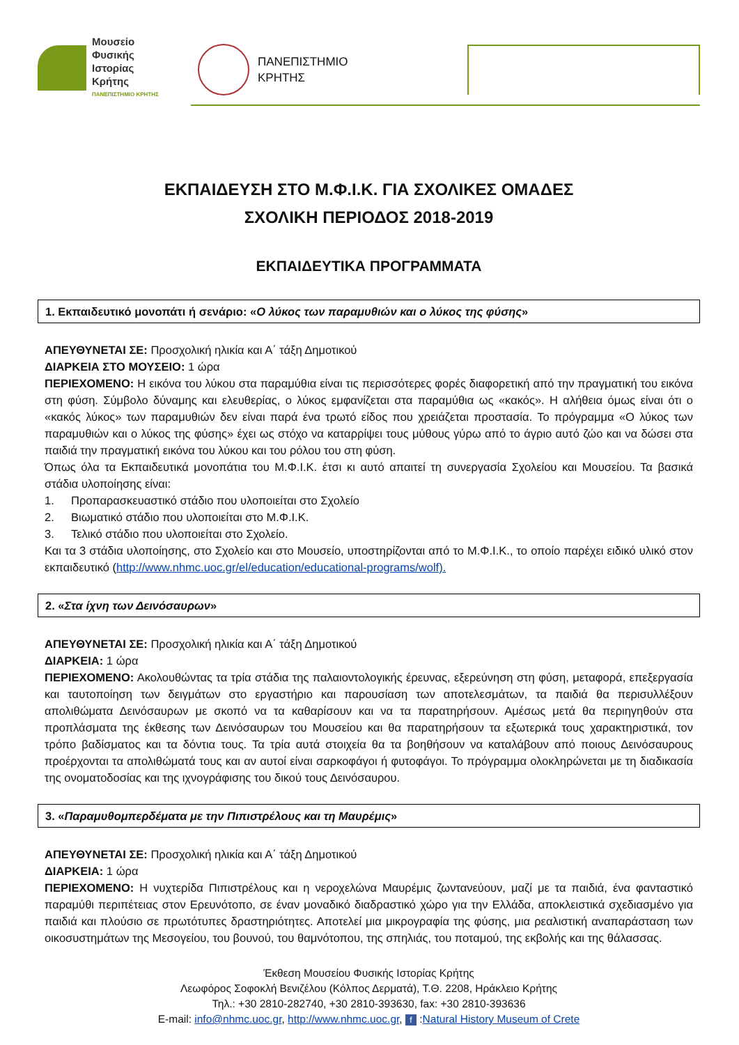Μουσείο
Φυσικής
Ιστορίας
Κρήτης
ΠΑΝΕΠΙΣΤΗΜΙΟ ΚΡΗΤΗΣ
ΠΑΝΕΠΙΣΤΗΜΙΟ
ΚΡΗΤΗΣ
ΕΚΠΑΙΔΕΥΣΗ ΣΤΟ Μ.Φ.Ι.Κ. ΓΙΑ ΣΧΟΛΙΚΕΣ ΟΜΑΔΕΣ
ΣΧΟΛΙΚΗ ΠΕΡΙΟΔΟΣ 2018-2019
ΕΚΠΑΙΔΕΥΤΙΚΑ ΠΡΟΓΡΑΜΜΑΤΑ
1. Εκπαιδευτικό μονοπάτι ή σενάριο: «Ο λύκος των παραμυθιών και ο λύκος της φύσης»
ΑΠΕΥΘΥΝΕΤΑΙ ΣΕ: Προσχολική ηλικία και Α΄ τάξη Δημοτικού
ΔΙΑΡΚΕΙΑ ΣΤΟ ΜΟΥΣΕΙΟ: 1 ώρα
ΠΕΡΙΕΧΟΜΕΝΟ: Η εικόνα του λύκου στα παραμύθια είναι τις περισσότερες φορές διαφορετική από την πραγματική του εικόνα στη φύση. Σύμβολο δύναμης και ελευθερίας, ο λύκος εμφανίζεται στα παραμύθια ως «κακός». Η αλήθεια όμως είναι ότι ο «κακός λύκος» των παραμυθιών δεν είναι παρά ένα τρωτό είδος που χρειάζεται προστασία. Το πρόγραμμα «Ο λύκος των παραμυθιών και ο λύκος της φύσης» έχει ως στόχο να καταρρίψει τους μύθους γύρω από το άγριο αυτό ζώο και να δώσει στα παιδιά την πραγματική εικόνα του λύκου και του ρόλου του στη φύση.
Όπως όλα τα Εκπαιδευτικά μονοπάτια του Μ.Φ.Ι.Κ. έτσι κι αυτό απαιτεί τη συνεργασία Σχολείου και Μουσείου. Τα βασικά στάδια υλοποίησης είναι:
1. Προπαρασκευαστικό στάδιο που υλοποιείται στο Σχολείο
2. Βιωματικό στάδιο που υλοποιείται στο Μ.Φ.Ι.Κ.
3. Τελικό στάδιο που υλοποιείται στο Σχολείο.
Και τα 3 στάδια υλοποίησης, στο Σχολείο και στο Μουσείο, υποστηρίζονται από το Μ.Φ.Ι.Κ., το οποίο παρέχει ειδικό υλικό στον εκπαιδευτικό (http://www.nhmc.uoc.gr/el/education/educational-programs/wolf).
2. «Στα ίχνη των Δεινόσαυρων»
ΑΠΕΥΘΥΝΕΤΑΙ ΣΕ: Προσχολική ηλικία και Α΄ τάξη Δημοτικού
ΔΙΑΡΚΕΙΑ: 1 ώρα
ΠΕΡΙΕΧΟΜΕΝΟ: Ακολουθώντας τα τρία στάδια της παλαιοντολογικής έρευνας, εξερεύνηση στη φύση, μεταφορά, επεξεργασία και ταυτοποίηση των δειγμάτων στο εργαστήριο και παρουσίαση των αποτελεσμάτων, τα παιδιά θα περισυλλέξουν απολιθώματα Δεινόσαυρων με σκοπό να τα καθαρίσουν και να τα παρατηρήσουν. Αμέσως μετά θα περιηγηθούν στα προπλάσματα της έκθεσης των Δεινόσαυρων του Μουσείου και θα παρατηρήσουν τα εξωτερικά τους χαρακτηριστικά, τον τρόπο βαδίσματος και τα δόντια τους. Τα τρία αυτά στοιχεία θα τα βοηθήσουν να καταλάβουν από ποιους Δεινόσαυρους προέρχονται τα απολιθώματά τους και αν αυτοί είναι σαρκοφάγοι ή φυτοφάγοι. Το πρόγραμμα ολοκληρώνεται με τη διαδικασία της ονοματοδοσίας και της ιχνογράφισης του δικού τους Δεινόσαυρου.
3. «Παραμυθομπερδέματα με την Πιπιστρέλους και τη Μαυρέμις»
ΑΠΕΥΘΥΝΕΤΑΙ ΣΕ: Προσχολική ηλικία και Α΄ τάξη Δημοτικού
ΔΙΑΡΚΕΙΑ: 1 ώρα
ΠΕΡΙΕΧΟΜΕΝΟ: Η νυχτερίδα Πιπιστρέλους και η νεροχελώνα Μαυρέμις ζωντανεύουν, μαζί με τα παιδιά, ένα φανταστικό παραμύθι περιπέτειας στον Ερευνότοπο, σε έναν μοναδικό διαδραστικό χώρο για την Ελλάδα, αποκλειστικά σχεδιασμένο για παιδιά και πλούσιο σε πρωτότυπες δραστηριότητες. Αποτελεί μια μικρογραφία της φύσης, μια ρεαλιστική αναπαράσταση των οικοσυστημάτων της Μεσογείου, του βουνού, του θαμνότοπου, της σπηλιάς, του ποταμού, της εκβολής και της θάλασσας.
Έκθεση Μουσείου Φυσικής Ιστορίας Κρήτης
Λεωφόρος Σοφοκλή Βενιζέλου (Κόλπος Δερματά), Τ.Θ. 2208, Ηράκλειο Κρήτης
Τηλ.: +30 2810-282740, +30 2810-393630, fax: +30 2810-393636
E-mail: info@nhmc.uoc.gr, http://www.nhmc.uoc.gr, f :Natural History Museum of Crete